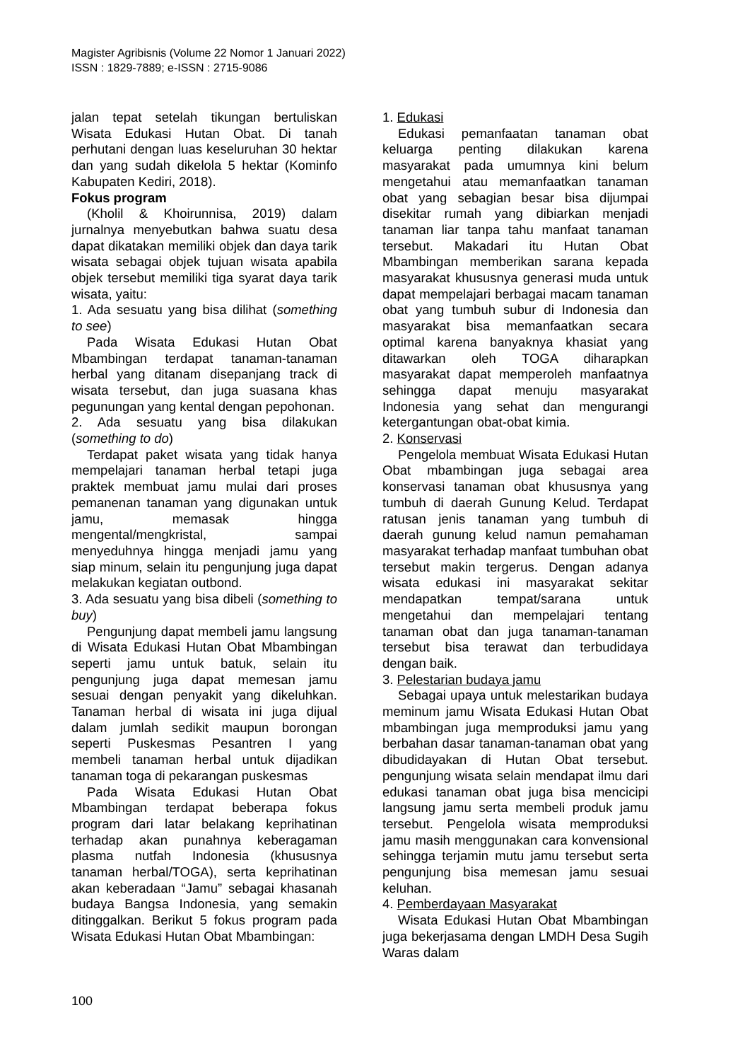Magister Agribisnis (Volume 22 Nomor 1 Januari 2022)
ISSN : 1829-7889; e-ISSN : 2715-9086
jalan tepat setelah tikungan bertuliskan Wisata Edukasi Hutan Obat. Di tanah perhutani dengan luas keseluruhan 30 hektar dan yang sudah dikelola 5 hektar (Kominfo Kabupaten Kediri, 2018).
Fokus program
(Kholil & Khoirunnisa, 2019) dalam jurnalnya menyebutkan bahwa suatu desa dapat dikatakan memiliki objek dan daya tarik wisata sebagai objek tujuan wisata apabila objek tersebut memiliki tiga syarat daya tarik wisata, yaitu:
1. Ada sesuatu yang bisa dilihat (something to see)
Pada Wisata Edukasi Hutan Obat Mbambingan terdapat tanaman-tanaman herbal yang ditanam disepanjang track di wisata tersebut, dan juga suasana khas pegunungan yang kental dengan pepohonan.
2. Ada sesuatu yang bisa dilakukan (something to do)
Terdapat paket wisata yang tidak hanya mempelajari tanaman herbal tetapi juga praktek membuat jamu mulai dari proses pemanenan tanaman yang digunakan untuk jamu, memasak hingga mengental/mengkristal, sampai menyeduhnya hingga menjadi jamu yang siap minum, selain itu pengunjung juga dapat melakukan kegiatan outbond.
3. Ada sesuatu yang bisa dibeli (something to buy)
Pengunjung dapat membeli jamu langsung di Wisata Edukasi Hutan Obat Mbambingan seperti jamu untuk batuk, selain itu pengunjung juga dapat memesan jamu sesuai dengan penyakit yang dikeluhkan. Tanaman herbal di wisata ini juga dijual dalam jumlah sedikit maupun borongan seperti Puskesmas Pesantren I yang membeli tanaman herbal untuk dijadikan tanaman toga di pekarangan puskesmas
Pada Wisata Edukasi Hutan Obat Mbambingan terdapat beberapa fokus program dari latar belakang keprihatinan terhadap akan punahnya keberagaman plasma nutfah Indonesia (khususnya tanaman herbal/TOGA), serta keprihatinan akan keberadaan “Jamu” sebagai khasanah budaya Bangsa Indonesia, yang semakin ditinggalkan. Berikut 5 fokus program pada Wisata Edukasi Hutan Obat Mbambingan:
1. Edukasi
Edukasi pemanfaatan tanaman obat keluarga penting dilakukan karena masyarakat pada umumnya kini belum mengetahui atau memanfaatkan tanaman obat yang sebagian besar bisa dijumpai disekitar rumah yang dibiarkan menjadi tanaman liar tanpa tahu manfaat tanaman tersebut. Makadari itu Hutan Obat Mbambingan memberikan sarana kepada masyarakat khususnya generasi muda untuk dapat mempelajari berbagai macam tanaman obat yang tumbuh subur di Indonesia dan masyarakat bisa memanfaatkan secara optimal karena banyaknya khasiat yang ditawarkan oleh TOGA diharapkan masyarakat dapat memperoleh manfaatnya sehingga dapat menuju masyarakat Indonesia yang sehat dan mengurangi ketergantungan obat-obat kimia.
2. Konservasi
Pengelola membuat Wisata Edukasi Hutan Obat mbambingan juga sebagai area konservasi tanaman obat khususnya yang tumbuh di daerah Gunung Kelud. Terdapat ratusan jenis tanaman yang tumbuh di daerah gunung kelud namun pemahaman masyarakat terhadap manfaat tumbuhan obat tersebut makin tergerus. Dengan adanya wisata edukasi ini masyarakat sekitar mendapatkan tempat/sarana untuk mengetahui dan mempelajari tentang tanaman obat dan juga tanaman-tanaman tersebut bisa terawat dan terbudidaya dengan baik.
3. Pelestarian budaya jamu
Sebagai upaya untuk melestarikan budaya meminum jamu Wisata Edukasi Hutan Obat mbambingan juga memproduksi jamu yang berbahan dasar tanaman-tanaman obat yang dibudidayakan di Hutan Obat tersebut. pengunjung wisata selain mendapat ilmu dari edukasi tanaman obat juga bisa mencicipi langsung jamu serta membeli produk jamu tersebut. Pengelola wisata memproduksi jamu masih menggunakan cara konvensional sehingga terjamin mutu jamu tersebut serta pengunjung bisa memesan jamu sesuai keluhan.
4. Pemberdayaan Masyarakat
Wisata Edukasi Hutan Obat Mbambingan juga bekerjasama dengan LMDH Desa Sugih Waras dalam
100